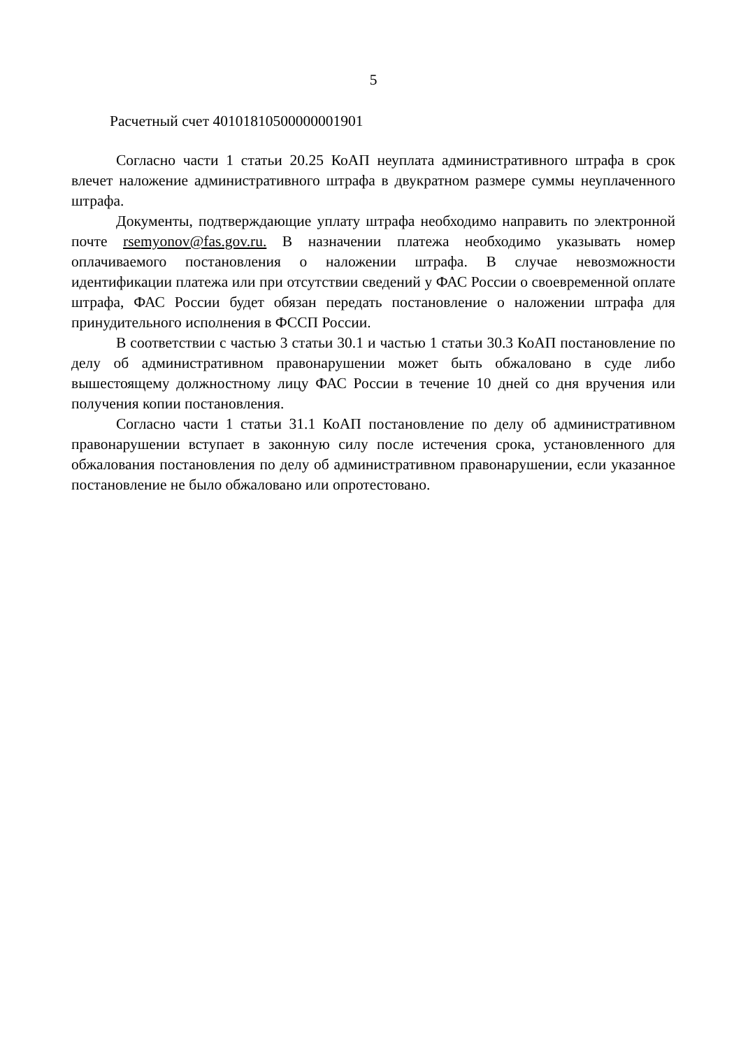5
Расчетный счет 40101810500000001901
Согласно части 1 статьи 20.25 КоАП неуплата административного штрафа в срок влечет наложение административного штрафа в двукратном размере суммы неуплаченного штрафа.
Документы, подтверждающие уплату штрафа необходимо направить по электронной почте rsemyonov@fas.gov.ru. В назначении платежа необходимо указывать номер оплачиваемого постановления о наложении штрафа. В случае невозможности идентификации платежа или при отсутствии сведений у ФАС России о своевременной оплате штрафа, ФАС России будет обязан передать постановление о наложении штрафа для принудительного исполнения в ФССП России.
В соответствии с частью 3 статьи 30.1 и частью 1 статьи 30.3 КоАП постановление по делу об административном правонарушении может быть обжаловано в суде либо вышестоящему должностному лицу ФАС России в течение 10 дней со дня вручения или получения копии постановления.
Согласно части 1 статьи 31.1 КоАП постановление по делу об административном правонарушении вступает в законную силу после истечения срока, установленного для обжалования постановления по делу об административном правонарушении, если указанное постановление не было обжаловано или опротестовано.